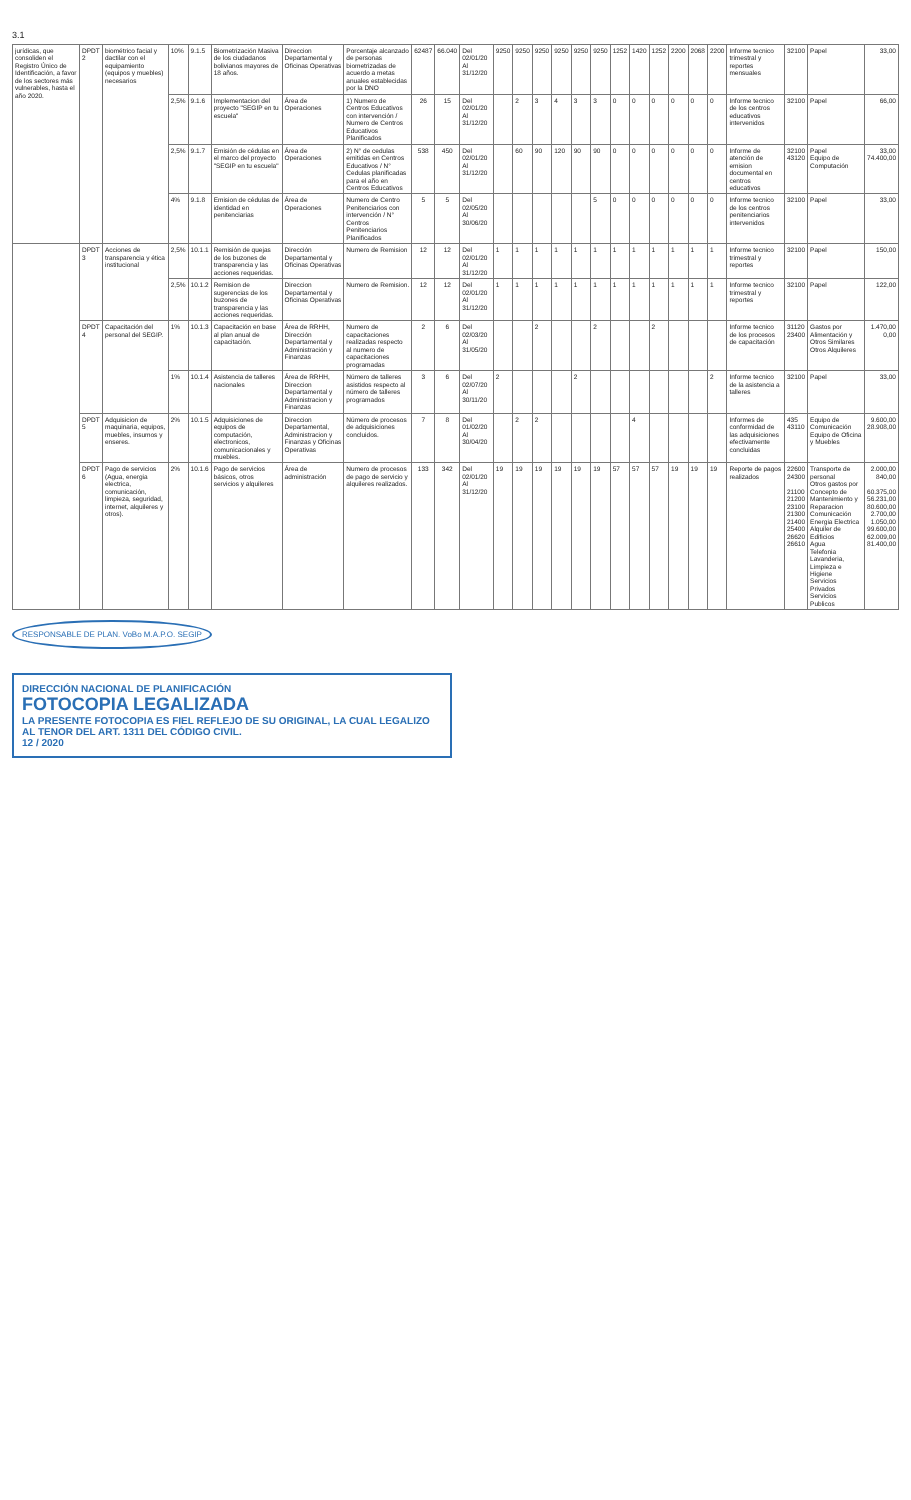3.1
| jurídicas, que consoliden el Registro Único de Identificación, a favor de los sectores más vulnerables, hasta el año 2020. | DPDT 2 | biométrico facial y dactilar con el equipamiento (equipos y muebles) necesarios | 10% | 9.1.5 | Biometrización Masiva de los ciudadanos bolivianos mayores de 18 años. | Direccion Departamental y Oficinas Operativas | Porcentaje alcanzado de personas biometrizadas de acuerdo a metas anuales establecidas por la DNO | 62487 | 66.040 | Del 02/01/20 Al 31/12/20 | 9250 | 9250 | 9250 | 9250 | 9250 | 9250 | 1252 | 1420 | 1252 | 2200 | 2068 | 2200 | Informe tecnico trimestral y reportes mensuales | 32100 | Papel | 33,00 |
| | | | 2,5% | 9.1.6 | Implementacion del proyecto "SEGIP en tu escuela" | Área de Operaciones | 1) Numero de Centros Educativos con intervención / Numero de Centros Educativos Planificados | 26 | 15 | Del 02/01/20 Al 31/12/20 | | 2 | 3 | 4 | 3 | 3 | 0 | 0 | 0 | 0 | 0 | 0 | Informe tecnico de los centros educativos intervenidos | 32100 | Papel | 66,00 |
| | | | 2,5% | 9.1.7 | Emisión de cédulas en el marco del proyecto "SEGIP en tu escuela" | Área de Operaciones | 2) N° de cedulas emitidas en Centros Educativos / N° Cedulas planificadas para el año en Centros Educativos | 538 | 450 | Del 02/01/20 Al 31/12/20 | | 60 | 90 | 120 | 90 | 90 | 0 | 0 | 0 | 0 | 0 | 0 | Informe de atención de emision documental en centros educativos | 32100 43120 | Papel Equipo de Computación | 33,00 74.400,00 |
| | | | 4% | 9.1.8 | Emision de cédulas de identidad en penitenciarias | Área de Operaciones | Numero de Centro Penitenciarios con intervención / N° Centros Penitenciarios Planificados | 5 | 5 | Del 02/05/20 Al 30/06/20 | | | | | | 5 | 0 | 0 | 0 | 0 | 0 | 0 | Informe tecnico de los centros penitenciarios intervenidos | 32100 | Papel | 33,00 |
| | DPDT 3 | Acciones de transparencia y ética institucional | 2,5% | 10.1.1 | Remisión de quejas de los buzones de transparencia y las acciones requeridas. | Dirección Departamental y Oficinas Operativas | Numero de Remision | 12 | 12 | Del 02/01/20 Al 31/12/20 | 1 | 1 | 1 | 1 | 1 | 1 | 1 | 1 | 1 | 1 | 1 | 1 | Informe tecnico trimestral y reportes | 32100 | Papel | 150,00 |
| | | | 2,5% | 10.1.2 | Remision de sugerencias de los buzones de transparencia y las acciones requeridas. | Direccion Departamental y Oficinas Operativas | Numero de Remision. | 12 | 12 | Del 02/01/20 Al 31/12/20 | 1 | 1 | 1 | 1 | 1 | 1 | 1 | 1 | 1 | 1 | 1 | 1 | Informe tecnico trimestral y reportes | 32100 | Papel | 122,00 |
| | DPDT 4 | Capacitación del personal del SEGIP. | 1% | 10.1.3 | Capacitación en base al plan anual de capacitación. | Área de RRHH, Dirección Departamental y Administración y Finanzas | Numero de capacitaciones realizadas respecto al numero de capacitaciones programadas | 2 | 6 | Del 02/03/20 Al 31/05/20 | | | 2 | | | 2 | | | 2 | | | | Informe tecnico de los procesos de capacitación | 31120 23400 | Gastos por Alimentación y Otros Similares Otros Alquileres | 1.470,00 0,00 |
| | | | 1% | 10.1.4 | Asistencia de talleres nacionales | Área de RRHH, Direccion Departamental y Administracion y Finanzas | Número de talleres asistidos respecto al número de talleres programados | 3 | 6 | Del 02/07/20 Al 30/11/20 | 2 | | | | 2 | | | | | | | 2 | Informe tecnico de la asistencia a talleres | 32100 | Papel | 33,00 |
| | DPDT 5 | Adquisicion de maquinaria, equipos, muebles, insumos y enseres. | 2% | 10.1.5 | Adquisiciones de equipos de computación, electronicos, comunicacionales y muebles. | Direccion Departamental, Administracion y Finanzas y Oficinas Operativas | Número de procesos de adquisiciones concluidos. | 7 | 8 | Del 01/02/20 Al 30/04/20 | | 2 | 2 | | | | | 4 | | | | | Informes de conformidad de las adquisiciones efectivamente concluidas | 435 43110 | Equipo de Comunicación Equipo de Oficina y Muebles | 9.600,00 28.908,00 |
| | DPDT 6 | Pago de servicios (Agua, energia electrica, comunicación, limpieza, seguridad, internet, alquileres y otros). | 2% | 10.1.6 | Pago de servicios básicos, otros servicios y alquileres | Área de administración | Numero de procesos de pago de servicio y alquileres realizados. | 133 | 342 | Del 02/01/20 Al 31/12/20 | 19 | 19 | 19 | 19 | 19 | 19 | 57 | 57 | 57 | 19 | 19 | 19 | Reporte de pagos realizados | 22600 24300 21100 21200 23100 21300 21400 25400 26620 26610 | Transporte de personal Otros gastos por Concepto de Mantenimiento y Reparacion Comunicación Energia Electrica Alquiler de Edificios Agua Telefonia Lavanderia, Limpieza e Higiene Servicios Privados Servicios Publicos | 2.000,00 840,00 60.375,00 56.231,00 80.600,00 2.700,00 1.050,00 99.600,00 62.009,00 81.400,00 |
RESPONSABLE DE PLAN. VoBo M.A.P.O. SEGIP
DIRECCIÓN NACIONAL DE PLANIFICACIÓN
FOTOCOPIA LEGALIZADA
LA PRESENTE FOTOCOPIA ES FIEL REFLEJO DE SU ORIGINAL, LA CUAL LEGALIZO AL TENOR DEL ART. 1311 DEL CÓDIGO CIVIL.
12 / 2020